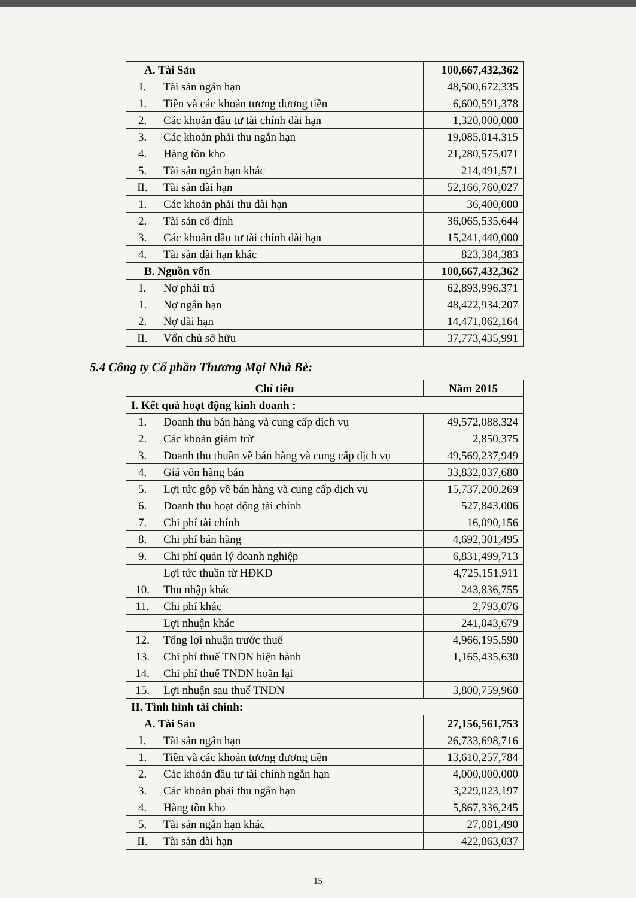| A. Tài Sản | | 100,667,432,362 |
| I. | Tài sản ngắn hạn | 48,500,672,335 |
| 1. | Tiền và các khoản tương đương tiền | 6,600,591,378 |
| 2. | Các khoản đầu tư tài chính dài hạn | 1,320,000,000 |
| 3. | Các khoản phải thu ngắn hạn | 19,085,014,315 |
| 4. | Hàng tồn kho | 21,280,575,071 |
| 5. | Tài sản ngắn hạn khác | 214,491,571 |
| II. | Tài sản dài hạn | 52,166,760,027 |
| 1. | Các khoản phải thu dài hạn | 36,400,000 |
| 2. | Tài sản cố định | 36,065,535,644 |
| 3. | Các khoản đầu tư tài chính dài hạn | 15,241,440,000 |
| 4. | Tài sản dài hạn khác | 823,384,383 |
| B. Nguồn vốn | | 100,667,432,362 |
| I. | Nợ phải trả | 62,893,996,371 |
| 1. | Nợ ngắn hạn | 48,422,934,207 |
| 2. | Nợ dài hạn | 14,471,062,164 |
| II. | Vốn chủ sở hữu | 37,773,435,991 |
5.4 Công ty Cổ phần Thương Mại Nhà Bè:
| Chỉ tiêu | | Năm 2015 |
| --- | --- | --- |
| I. Kết quả hoạt động kinh doanh : | | |
| 1. | Doanh thu bán hàng và cung cấp dịch vụ | 49,572,088,324 |
| 2. | Các khoản giảm trừ | 2,850,375 |
| 3. | Doanh thu thuần về bán hàng và cung cấp dịch vụ | 49,569,237,949 |
| 4. | Giá vốn hàng bán | 33,832,037,680 |
| 5. | Lợi tức gộp về bán hàng và cung cấp dịch vụ | 15,737,200,269 |
| 6. | Doanh thu hoạt động tài chính | 527,843,006 |
| 7. | Chi phí tài chính | 16,090,156 |
| 8. | Chi phí bán hàng | 4,692,301,495 |
| 9. | Chi phí quản lý doanh nghiệp | 6,831,499,713 |
| | Lợi tức thuần từ HĐKD | 4,725,151,911 |
| 10. | Thu nhập khác | 243,836,755 |
| 11. | Chi phí khác | 2,793,076 |
| | Lợi nhuận khác | 241,043,679 |
| 12. | Tổng lợi nhuận trước thuế | 4,966,195,590 |
| 13. | Chi phí thuế TNDN hiện hành | 1,165,435,630 |
| 14. | Chi phí thuế TNDN hoãn lại | |
| 15. | Lợi nhuận sau thuế TNDN | 3,800,759,960 |
| II. Tình hình tài chính: | | |
| A. Tài Sản | | 27,156,561,753 |
| I. | Tài sản ngắn hạn | 26,733,698,716 |
| 1. | Tiền và các khoản tương đương tiền | 13,610,257,784 |
| 2. | Các khoản đầu tư tài chính ngắn hạn | 4,000,000,000 |
| 3. | Các khoản phải thu ngắn hạn | 3,229,023,197 |
| 4. | Hàng tồn kho | 5,867,336,245 |
| 5. | Tài sản ngắn hạn khác | 27,081,490 |
| II. | Tài sản dài hạn | 422,863,037 |
15